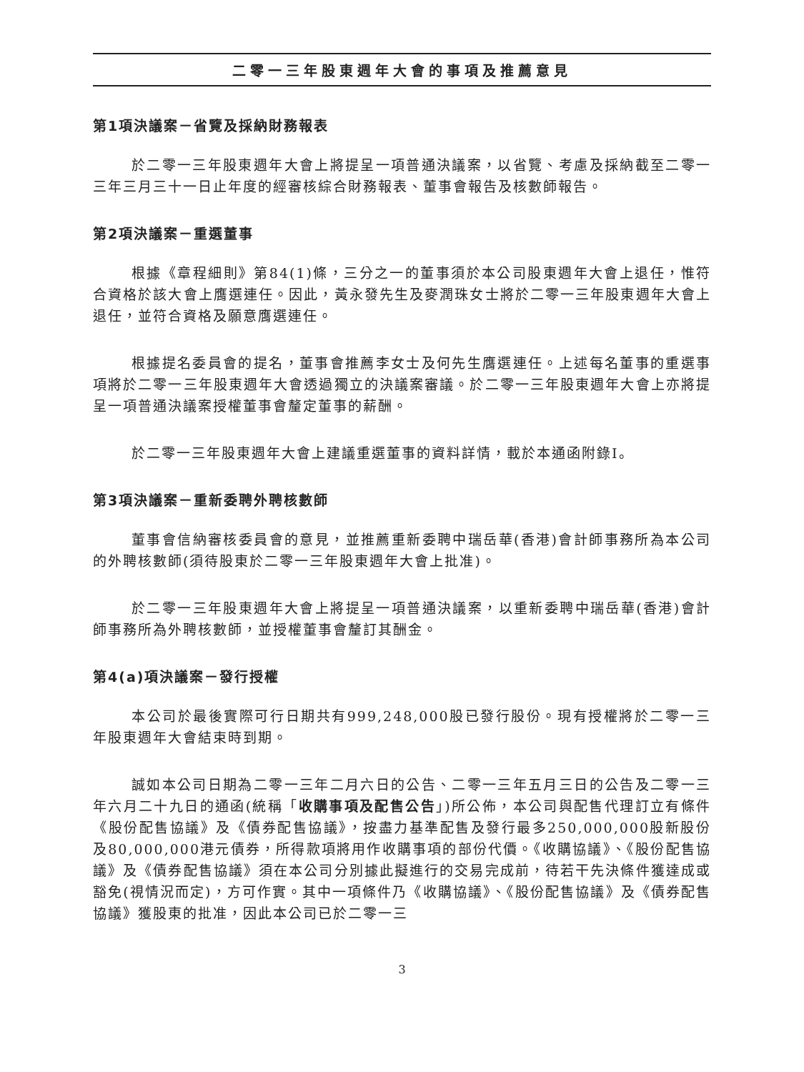二零一三年股東週年大會的事項及推薦意見
第1項決議案－省覽及採納財務報表
於二零一三年股東週年大會上將提呈一項普通決議案，以省覽、考慮及採納截至二零一三年三月三十一日止年度的經審核綜合財務報表、董事會報告及核數師報告。
第2項決議案－重選董事
根據《章程細則》第84(1)條，三分之一的董事須於本公司股東週年大會上退任，惟符合資格於該大會上膺選連任。因此，黃永發先生及麥潤珠女士將於二零一三年股東週年大會上退任，並符合資格及願意膺選連任。
根據提名委員會的提名，董事會推薦李女士及何先生膺選連任。上述每名董事的重選事項將於二零一三年股東週年大會透過獨立的決議案審議。於二零一三年股東週年大會上亦將提呈一項普通決議案授權董事會釐定董事的薪酬。
於二零一三年股東週年大會上建議重選董事的資料詳情，載於本通函附錄I。
第3項決議案－重新委聘外聘核數師
董事會信納審核委員會的意見，並推薦重新委聘中瑞岳華(香港)會計師事務所為本公司的外聘核數師(須待股東於二零一三年股東週年大會上批准)。
於二零一三年股東週年大會上將提呈一項普通決議案，以重新委聘中瑞岳華(香港)會計師事務所為外聘核數師，並授權董事會釐訂其酬金。
第4(a)項決議案－發行授權
本公司於最後實際可行日期共有999,248,000股已發行股份。現有授權將於二零一三年股東週年大會結束時到期。
誠如本公司日期為二零一三年二月六日的公告、二零一三年五月三日的公告及二零一三年六月二十九日的通函(統稱「收購事項及配售公告」)所公佈，本公司與配售代理訂立有條件《股份配售協議》及《債券配售協議》，按盡力基準配售及發行最多250,000,000股新股份及80,000,000港元債券，所得款項將用作收購事項的部份代價。《收購協議》、《股份配售協議》及《債券配售協議》須在本公司分別據此擬進行的交易完成前，待若干先決條件獲達成或豁免(視情況而定)，方可作實。其中一項條件乃《收購協議》、《股份配售協議》及《債券配售協議》獲股東的批准，因此本公司已於二零一三
3